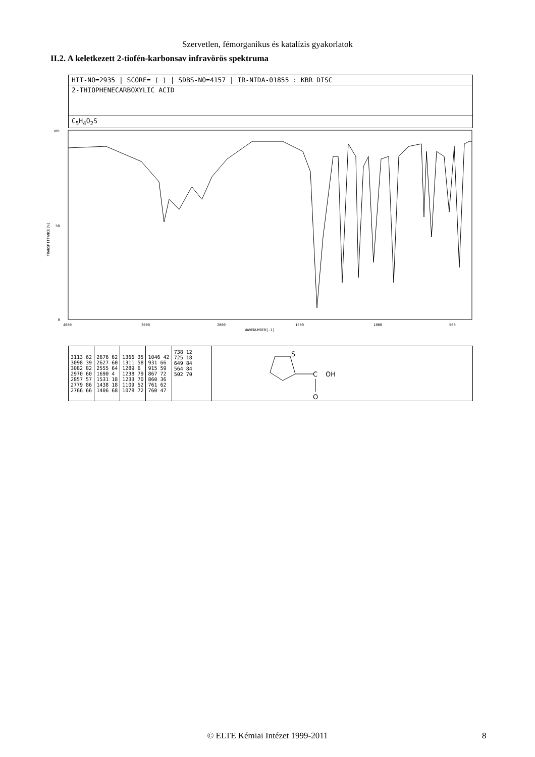Szervetlen, fémorganikus és katalízis gyakorlatok
II.2. A keletkezett 2-tiofén-karbonsav infravörös spektruma
HIT-NO=2935 | SCORE= ( ) | SDBS-NO=4157 | IR-NIDA-01855 : KBR DISC
2-THIOPHENECARBOXYLIC ACID
C<sub>5</sub>H<sub>4</sub>O<sub>2</sub>S
100
50
0
TRANSMITTANCE[%]
4000
3000
2000
1500
1000
500
WAVENUMBER[-1]
| 3113 62 3098 39 3082 82 2970 60 2857 57 2779 86 2766 66 | 2676 62 2627 60 2555 64 1690 4 1531 18 1438 18 1406 68 | 1366 35 1311 58 1289 6 1238 79 1233 70 1109 52 1078 72 | 1046 42 931 66 915 59 867 72 860 36 761 62 760 47 | 738 12 725 18 649 84 564 84 502 70 |
S
C
OH
O
© ELTE Kémiai Intézet 1999-2011 8